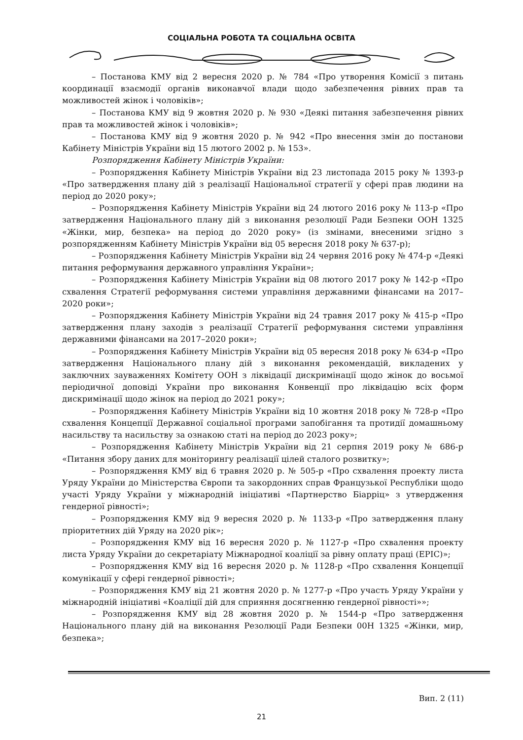СОЦІАЛЬНА РОБОТА ТА СОЦІАЛЬНА ОСВІТА
– Постанова КМУ від 2 вересня 2020 р. № 784 «Про утворення Комісії з питань координації взаємодії органів виконавчої влади щодо забезпечення рівних прав та можливостей жінок і чоловіків»;
– Постанова КМУ від 9 жовтня 2020 р. № 930 «Деякі питання забезпечення рівних прав та можливостей жінок і чоловіків»;
– Постанова КМУ від 9 жовтня 2020 р. № 942 «Про внесення змін до постанови Кабінету Міністрів України від 15 лютого 2002 р. № 153».
Розпорядження Кабінету Міністрів України:
– Розпорядження Кабінету Міністрів України від 23 листопада 2015 року № 1393-р «Про затвердження плану дій з реалізації Національної стратегії у сфері прав людини на період до 2020 року»;
– Розпорядження Кабінету Міністрів України від 24 лютого 2016 року № 113-р «Про затвердження Національного плану дій з виконання резолюції Ради Безпеки ООН 1325 «Жінки, мир, безпека» на період до 2020 року» (із змінами, внесеними згідно з розпорядженням Кабінету Міністрів України від 05 вересня 2018 року № 637-р);
– Розпорядження Кабінету Міністрів України від 24 червня 2016 року № 474-р «Деякі питання реформування державного управління України»;
– Розпорядження Кабінету Міністрів України від 08 лютого 2017 року № 142-р «Про схвалення Стратегії реформування системи управління державними фінансами на 2017–2020 роки»;
– Розпорядження Кабінету Міністрів України від 24 травня 2017 року № 415-р «Про затвердження плану заходів з реалізації Стратегії реформування системи управління державними фінансами на 2017–2020 роки»;
– Розпорядження Кабінету Міністрів України від 05 вересня 2018 року № 634-р «Про затвердження Національного плану дій з виконання рекомендацій, викладених у заключних зауваженнях Комітету ООН з ліквідації дискримінації щодо жінок до восьмої періодичної доповіді України про виконання Конвенції про ліквідацію всіх форм дискримінації щодо жінок на період до 2021 року»;
– Розпорядження Кабінету Міністрів України від 10 жовтня 2018 року № 728-р «Про схвалення Концепції Державної соціальної програми запобігання та протидії домашньому насильству та насильству за ознакою статі на період до 2023 року»;
– Розпорядження Кабінету Міністрів України від 21 серпня 2019 року № 686-р «Питання збору даних для моніторингу реалізації цілей сталого розвитку»;
– Розпорядження КМУ від 6 травня 2020 р. № 505-р «Про схвалення проекту листа Уряду України до Міністерства Європи та закордонних справ Французької Республіки щодо участі Уряду України у міжнародній ініціативі «Партнерство Біарріц» з утвердження гендерної рівності»;
– Розпорядження КМУ від 9 вересня 2020 р. № 1133-р «Про затвердження плану пріоритетних дій Уряду на 2020 рік»;
– Розпорядження КМУ від 16 вересня 2020 р. № 1127-р «Про схвалення проекту листа Уряду України до секретаріату Міжнародної коаліції за рівну оплату праці (EPIC)»;
– Розпорядження КМУ від 16 вересня 2020 р. № 1128-р «Про схвалення Концепції комунікації у сфері гендерної рівності»;
– Розпорядження КМУ від 21 жовтня 2020 р. № 1277-р «Про участь Уряду України у міжнародній ініціативі «Коаліції дій для сприяння досягненню гендерної рівності»»;
– Розпорядження КМУ від 28 жовтня 2020 р. № 1544-р «Про затвердження Національного плану дій на виконання Резолюції Ради Безпеки 00Н 1325 «Жінки, мир, безпека»;
Вип. 2 (11)
21